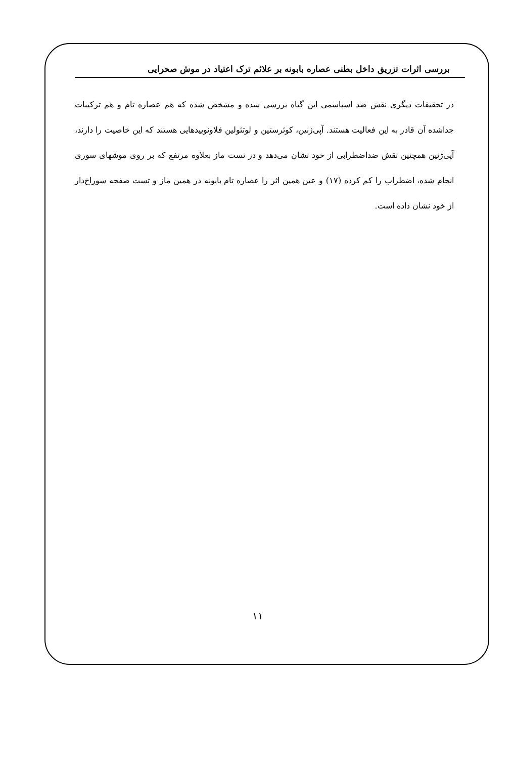بررسی اثرات تزریق داخل بطنی عصاره بابونه بر علائم ترک اعتیاد در موش صحرایی
در تحقیقات دیگری نقش ضد اسپاسمی این گیاه بررسی شده و مشخص شده که هم عصاره تام و هم ترکیبات جداشده آن قادر به این فعالیت هستند. آپی‌ژنین، کوئرستین و لوتئولین فلاونوییدهایی هستند که این خاصیت را دارند، آپی‌ژنین همچنین نقش ضداضطرابی از خود نشان می‌دهد و در تست ماز بعلاوه مرتفع که بر روی موشهای سوری انجام شده، اضطراب را کم کرده (۱۷) و عین همین اثر را عصاره تام بابونه در همین ماز و تست صفحه سوراخ‌دار از خود نشان داده است.
۱۱